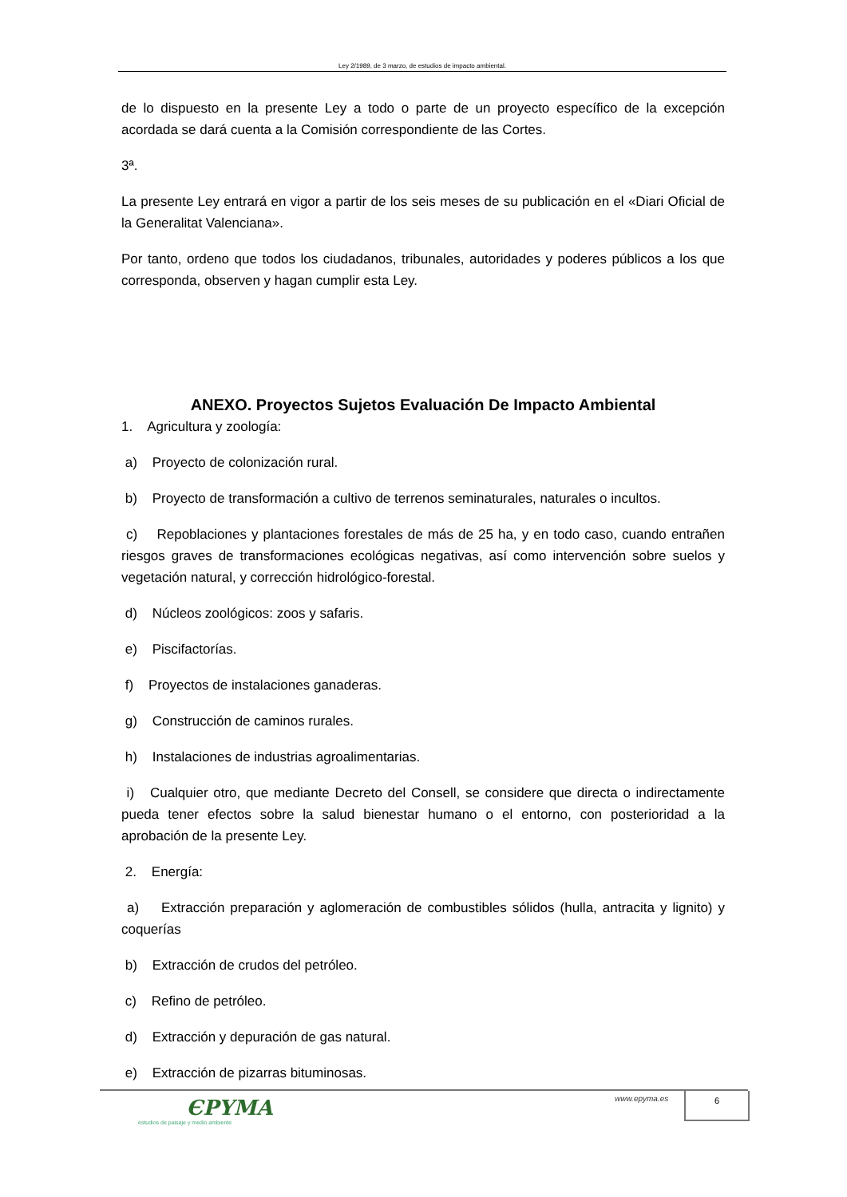Ley 2/1989, de 3 marzo, de estudios de impacto ambiental.
de lo dispuesto en la presente Ley a todo o parte de un proyecto específico de la excepción acordada se dará cuenta a la Comisión correspondiente de las Cortes.
3ª.
La presente Ley entrará en vigor a partir de los seis meses de su publicación en el «Diari Oficial de la Generalitat Valenciana».
Por tanto, ordeno que todos los ciudadanos, tribunales, autoridades y poderes públicos a los que corresponda, observen y hagan cumplir esta Ley.
ANEXO. Proyectos Sujetos Evaluación De Impacto Ambiental
1. Agricultura y zoología:
a) Proyecto de colonización rural.
b) Proyecto de transformación a cultivo de terrenos seminaturales, naturales o incultos.
c) Repoblaciones y plantaciones forestales de más de 25 ha, y en todo caso, cuando entrañen riesgos graves de transformaciones ecológicas negativas, así como intervención sobre suelos y vegetación natural, y corrección hidrológico-forestal.
d) Núcleos zoológicos: zoos y safaris.
e) Piscifactorías.
f) Proyectos de instalaciones ganaderas.
g) Construcción de caminos rurales.
h) Instalaciones de industrias agroalimentarias.
i) Cualquier otro, que mediante Decreto del Consell, se considere que directa o indirectamente pueda tener efectos sobre la salud bienestar humano o el entorno, con posterioridad a la aprobación de la presente Ley.
2. Energía:
a) Extracción preparación y aglomeración de combustibles sólidos (hulla, antracita y lignito) y coquerías
b) Extracción de crudos del petróleo.
c) Refino de petróleo.
d) Extracción y depuración de gas natural.
e) Extracción de pizarras bituminosas.
ЄPYMA
estudios de paisaje y medio ambiente
www.epyma.es 6